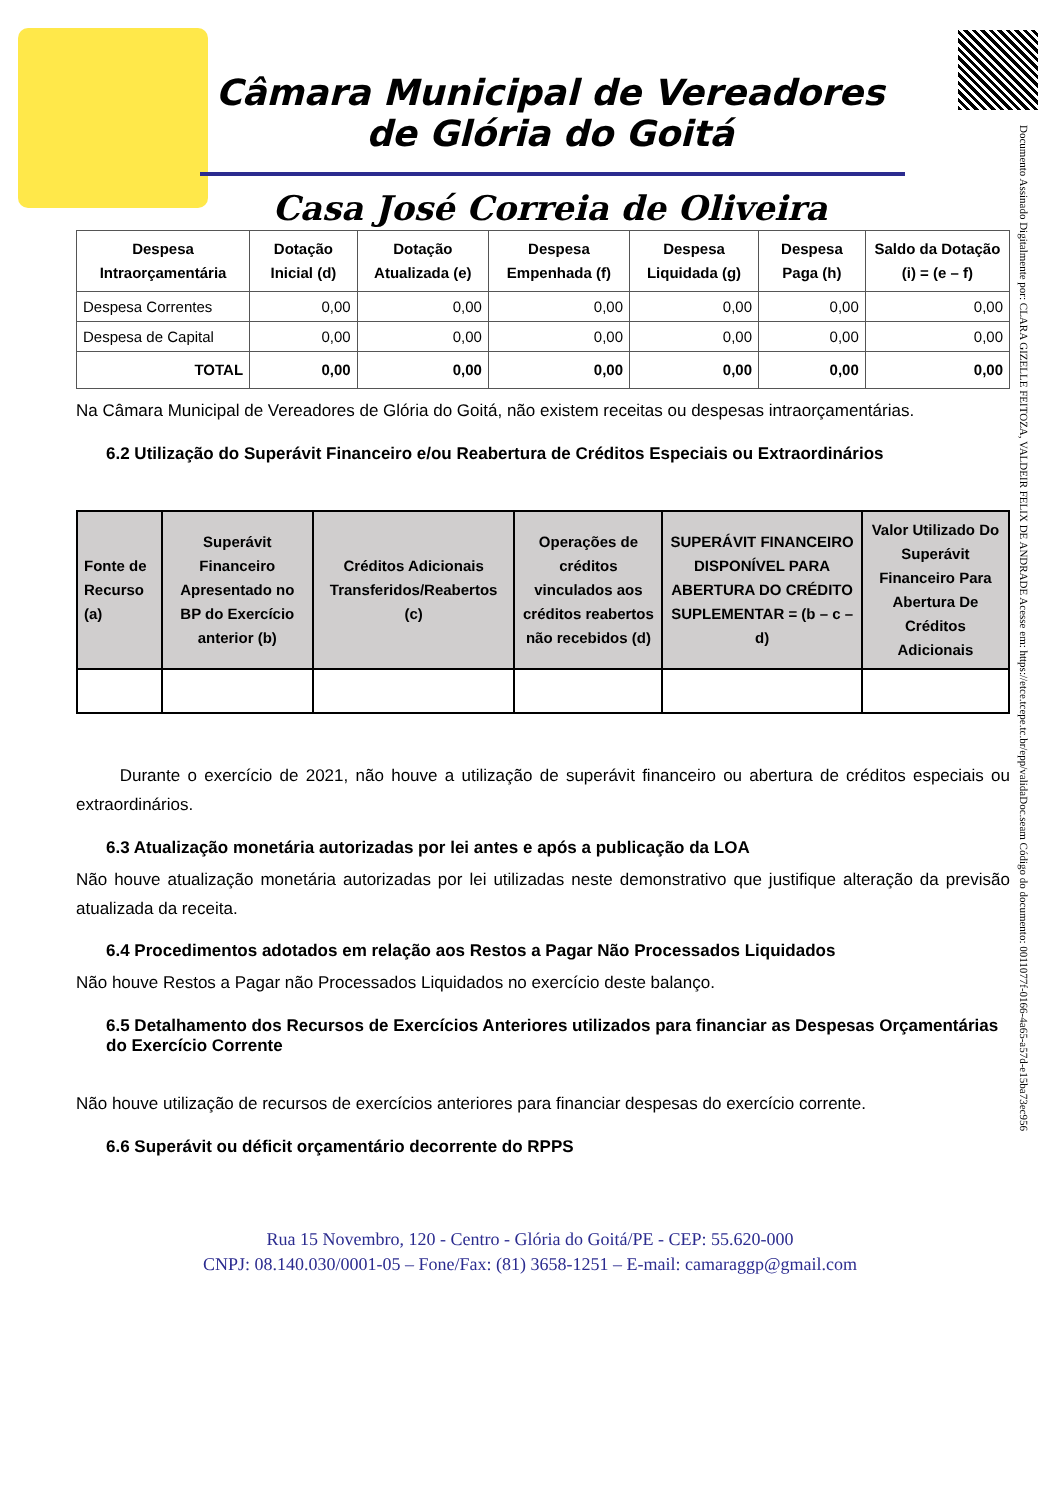Câmara Municipal de Vereadores de Glória do Goitá
Casa José Correia de Oliveira
Documento Assinado Digitalmente por: CLARA GIZELLE FEITOZA, VALDEIR FELIX DE ANDRADE Acesse em: https://etce.tcepe.tc.br/epp/validaDoc.seam Código do documento: 0011077f-0166-4a65-a57d-e15ba73ec956
| Despesa Intraorçamentária | Dotação Inicial (d) | Dotação Atualizada (e) | Despesa Empenhada (f) | Despesa Liquidada (g) | Despesa Paga (h) | Saldo da Dotação (i) = (e – f) |
| --- | --- | --- | --- | --- | --- | --- |
| Despesa Correntes | 0,00 | 0,00 | 0,00 | 0,00 | 0,00 | 0,00 |
| Despesa de Capital | 0,00 | 0,00 | 0,00 | 0,00 | 0,00 | 0,00 |
| TOTAL | 0,00 | 0,00 | 0,00 | 0,00 | 0,00 | 0,00 |
Na Câmara Municipal de Vereadores de Glória do Goitá, não existem receitas ou despesas intraorçamentárias.
6.2 Utilização do Superávit Financeiro e/ou Reabertura de Créditos Especiais ou Extraordinários
| Fonte de Recurso (a) | Superávit Financeiro Apresentado no BP do Exercício anterior (b) | Créditos Adicionais Transferidos/Reabertos (c) | Operações de créditos vinculados aos créditos reabertos não recebidos (d) | SUPERÁVIT FINANCEIRO DISPONÍVEL PARA ABERTURA DO CRÉDITO SUPLEMENTAR = (b – c – d) | Valor Utilizado Do Superávit Financeiro Para Abertura De Créditos Adicionais |
| --- | --- | --- | --- | --- | --- |
Durante o exercício de 2021, não houve a utilização de superávit financeiro ou abertura de créditos especiais ou extraordinários.
6.3 Atualização monetária autorizadas por lei antes e após a publicação da LOA
Não houve atualização monetária autorizadas por lei utilizadas neste demonstrativo que justifique alteração da previsão atualizada da receita.
6.4 Procedimentos adotados em relação aos Restos a Pagar Não Processados Liquidados
Não houve Restos a Pagar não Processados Liquidados no exercício deste balanço.
6.5 Detalhamento dos Recursos de Exercícios Anteriores utilizados para financiar as Despesas Orçamentárias do Exercício Corrente
Não houve utilização de recursos de exercícios anteriores para financiar despesas do exercício corrente.
6.6 Superávit ou déficit orçamentário decorrente do RPPS
Rua 15 Novembro, 120 - Centro - Glória do Goitá/PE - CEP: 55.620-000
CNPJ: 08.140.030/0001-05 – Fone/Fax: (81) 3658-1251 – E-mail: camaraggp@gmail.com